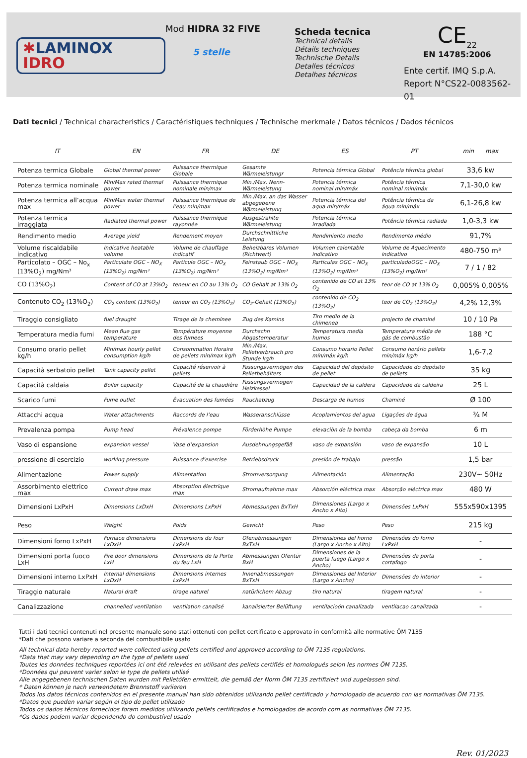✱LAMINOX
IDRO
Mod HIDRA 32 FIVE
5 stelle
Scheda tecnica
Technical details
Détails techniques
Technische Details
Detalles técnicos
Detalhes técnicos
CE<sub>22</sub>
EN 14785:2006
Ente certif. IMQ S.p.A.
Report N°CS22-0083562-01
Dati tecnici / Technical characteristics / Caractéristiques techniques / Technische merkmale / Datos técnicos / Dados técnicos
| IT | EN | FR | DE | ES | PT | min max |
| --- | --- | --- | --- | --- | --- | --- |
| Potenza termica Globale | Global thermal power | Puissance thermique Globale | Gesamte Wärmeleistungr | Potencia térmica Global | Potência térmica global | 33,6 kw |
| Potenza termica nominale | Min/Max rated thermal power | Puissance thermique nominale min/max | Min./Max. Nenn-Wärmeleistung | Potencia térmica nominal min/máx | Potência térmica nominal min/máx | 7,1-30,0 kw |
| Potenza termica all’acqua max | Min/Max water thermal power | Puissance thermique de l’eau min/max | Min./Max. an das Wasser abgegebene Wärmeleistung | Potencia térmica del agua mín/máx | Potência térmica da água min/máx | 6,1-26,8 kw |
| Potenza termica irraggiata | Radiated thermal power | Puissance thermique rayonnée | Ausgestrahlte Wärmeleistung | Potencia térmica irradiada | Potência térmica radiada | 1,0-3,3 kw |
| Rendimento medio | Average yield | Rendement moyen | Durchschnittliche Leistung | Rendimiento medio | Rendimento médio | 91,7% |
| Volume riscaldabile indicativo | Indicative heatable volume | Volume de chauffage indicatif | Beheizbares Volumen (Richtwert) | Volumen calentable indicativo | Volume de Aquecimento indicativo | 480-750 m³ |
| Particolato – OGC – No<sub>x</sub> (13%O<sub>2</sub>) mg/Nm³ | Particulate OGC – NO<sub>X</sub> (13%O<sub>2</sub>) mg/Nm³ | Particule OGC – NO<sub>X</sub> (13%O<sub>2</sub>) mg/Nm³ | Feinstaub OGC – NO<sub>X</sub> (13%O<sub>2</sub>) mg/Nm³ | Particulas OGC – NO<sub>X</sub> (13%O<sub>2</sub>) mg/Nm³ | particuladoOGC – NO<sub>X</sub> (13%O<sub>2</sub>) mg/Nm³ | 7 / 1 / 82 |
| CO (13%O<sub>2</sub>) | Content of CO at 13%O<sub>2</sub> | teneur en CO au 13% O<sub>2</sub> | CO Gehalt at 13% O<sub>2</sub> | contenido de CO at 13% O<sub>2</sub> | teor de CO at 13% O<sub>2</sub> | 0,005% 0,005% |
| Contenuto CO<sub>2</sub> (13%O<sub>2</sub>) | CO<sub>2</sub> content (13%O<sub>2</sub>) | teneur en CO<sub>2</sub> (13%O<sub>2</sub>) | CO<sub>2</sub>-Gehalt (13%O<sub>2</sub>) | contenido de CO<sub>2</sub> (13%O<sub>2</sub>) | teor de CO<sub>2</sub> (13%O<sub>2</sub>) | 4,2% 12,3% |
| Tiraggio consigliato | fuel draught | Tirage de la cheminee | Zug des Kamins | Tiro medio de la chimenea | projecto de chaminé | 10 / 10 Pa |
| Temperatura media fumi | Mean flue gas temperature | Température moyenne des fumees | Durchschn Abgastemperatur | Temperatura media humos | Temperatura média de gás de combustão | 188 °C |
| Consumo orario pellet kg/h | Min/max hourly pellet consumption kg/h | Consommation Horaire de pellets min/max kg/h | Min./Max. Pelletverbrauch pro Stunde kg/h | Consumo horario Pellet mín/máx kg/h | Consumo horário pellets min/máx kg/h | 1,6-7,2 |
| Capacità serbatoio pellet | Tank capacity pellet | Capacité réservoir à pellets | Fassungsvermögen des Pelletbehälters | Capacidad del depósito de pellet | Capacidade do depósito de pellets | 35 kg |
| Capacità caldaia | Boiler capacity | Capacité de la chaudière | Fassungsvermögen Heizkessel | Capacidad de la caldera | Capacidade da caldeira | 25 L |
| Scarico fumi | Fume outlet | Évacuation des fumées | Rauchabzug | Descarga de humos | Chaminé | Ø 100 |
| Attacchi acqua | Water attachments | Raccords de l’eau | Wasseranschlüsse | Acoplamientos del agua | Ligações de água | ¾ M |
| Prevalenza pompa | Pump head | Prévalence pompe | Förderhöhe Pumpe | elevaciòn de la bomba | cabeça da bomba | 6 m |
| Vaso di espansione | expansion vessel | Vase d’expansion | Ausdehnungsgefäß | vaso de expansión | vaso de expansão | 10 L |
| pressione di esercizio | working pressure | Puissance d'exercise | Betriebsdruck | presión de trabajo | pressão | 1,5 bar |
| Alimentazione | Power supply | Alimentation | Stromversorgung | Alimentación | Alimentação | 230V~ 50Hz |
| Assorbimento elettrico max | Current draw max | Absorption électrique max | Stromaufnahme max | Absorción eléctrica max | Absorção eléctrica max | 480 W |
| Dimensioni LxPxH | Dimensions LxDxH | Dimensions LxPxH | Abmessungen BxTxH | Dimensiones (Largo x Ancho x Alto) | Dimensões LxPxH | 555x590x1395 |
| Peso | Weight | Poids | Gewicht | Peso | Peso | 215 kg |
| Dimensioni forno LxPxH | Furnace dimensions LxDxH | Dimensions du four LxPxH | Ofenabmessungen BxTxH | Dimensiones del horno (Largo x Ancho x Alto) | Dimensões do forno LxPxH | - |
| Dimensioni porta fuoco LxH | Fire door dimensions LxH | Dimensions de la Porte du feu LxH | Abmessungen Ofentür BxH | Dimensiones de la puerta fuego (Largo x Ancho) | Dimensões da porta cortafogo | - |
| Dimensioni interno LxPxH | Internal dimensions LxDxH | Dimensions internes LxPxH | Innenabmessungen BxTxH | Dimensiones del Interior (Largo x Ancho) | Dimensões do interior | - |
| Tiraggio naturale | Natural draft | tirage naturel | natürlichem Abzug | tiro natural | tiragem natural | - |
| Canalizzazione | channelled ventilation | ventilation canalisé | kanalisierter Belüftung | ventilacioón canalizada | ventilacao canalizada | - |
Tutti i dati tecnici contenuti nel presente manuale sono stati ottenuti con pellet certificato e approvato in conformità alle normative ÖM 7135
*Dati che possono variare a seconda del combustibile usato
All technical data hereby reported were collected using pellets certified and approved according to ÖM 7135 regulations.
*Data that may vary depending on the type of pellets used
Toutes les données techniques reportées ici ont été relevées en utilisant des pellets certifiés et homologués selon les normes ÖM 7135.
*Données qui peuvent varier selon le type de pellets utilisé
Alle angegebenen technischen Daten wurden mit Pelletöfen ermittelt, die gemäß der Norm ÖM 7135 zertifiziert und zugelassen sind.
* Daten können je nach verwendetem Brennstoff variieren
Todos los datos técnicos contenidos en el presente manual han sido obtenidos utilizando pellet certificado y homologado de acuerdo con las normativas ÖM 7135.
*Datos que pueden variar según el tipo de pellet utilizado
Todos os dados técnicos fornecidos foram medidos utilizando pellets certificados e homologados de acordo com as normativas ÖM 7135.
*Os dados podem variar dependendo do combustível usado
Rev. 01/2023